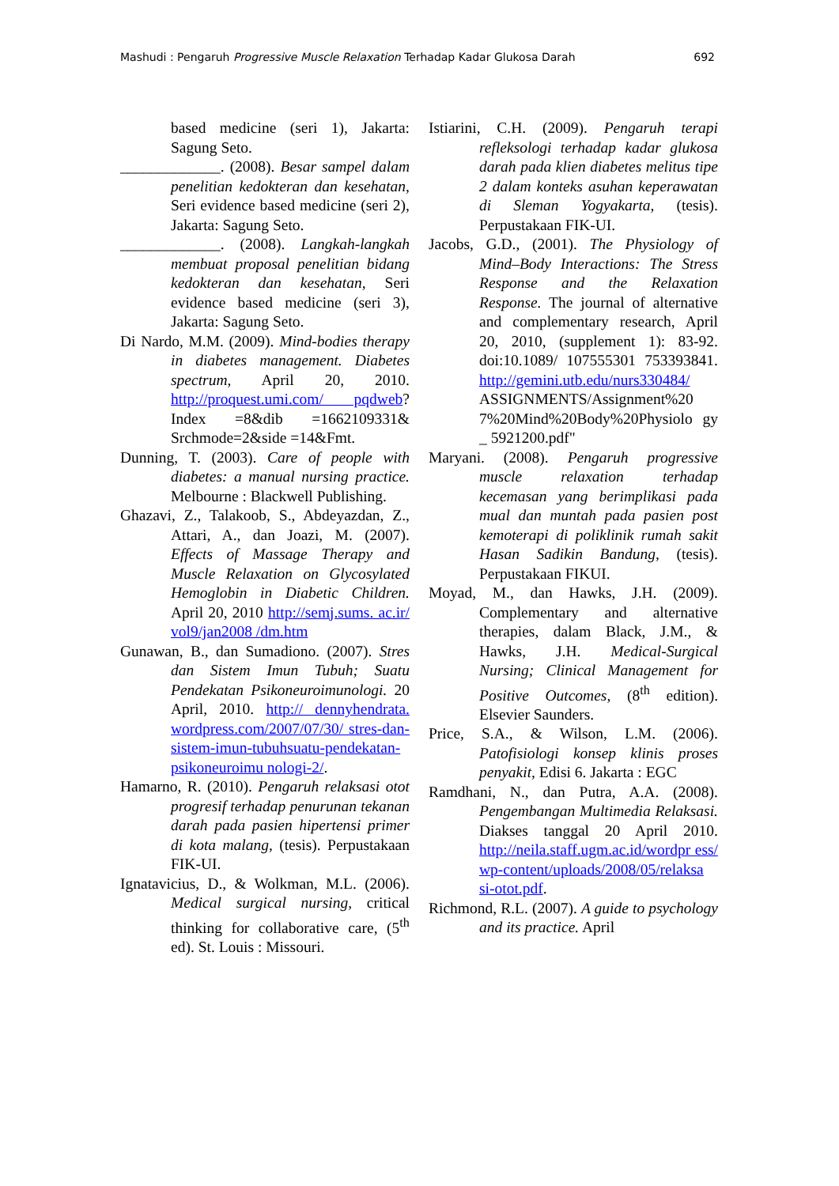Mashudi : Pengaruh Progressive Muscle Relaxation Terhadap Kadar Glukosa Darah 692
based medicine (seri 1), Jakarta: Sagung Seto.
_____________. (2008). Besar sampel dalam penelitian kedokteran dan kesehatan, Seri evidence based medicine (seri 2), Jakarta: Sagung Seto.
_____________. (2008). Langkah-langkah membuat proposal penelitian bidang kedokteran dan kesehatan, Seri evidence based medicine (seri 3), Jakarta: Sagung Seto.
Di Nardo, M.M. (2009). Mind-bodies therapy in diabetes management. Diabetes spectrum, April 20, 2010. http://proquest.umi.com/ pqdweb? Index =8&dib =1662109331& Srchmode=2&side =14&Fmt.
Dunning, T. (2003). Care of people with diabetes: a manual nursing practice. Melbourne : Blackwell Publishing.
Ghazavi, Z., Talakoob, S., Abdeyazdan, Z., Attari, A., dan Joazi, M. (2007). Effects of Massage Therapy and Muscle Relaxation on Glycosylated Hemoglobin in Diabetic Children. April 20, 2010 http://semj.sums. ac.ir/ vol9/jan2008 /dm.htm
Gunawan, B., dan Sumadiono. (2007). Stres dan Sistem Imun Tubuh; Suatu Pendekatan Psikoneuroimunologi. 20 April, 2010. http:// dennyhendrata. wordpress.com/2007/07/30/ stres-dan-sistem-imun-tubuhsuatu-pendekatan-psikoneuroimu nologi-2/.
Hamarno, R. (2010). Pengaruh relaksasi otot progresif terhadap penurunan tekanan darah pada pasien hipertensi primer di kota malang, (tesis). Perpustakaan FIK-UI.
Ignatavicius, D., & Wolkman, M.L. (2006). Medical surgical nursing, critical thinking for collaborative care, (5<sup>th</sup> ed). St. Louis : Missouri.
Istiarini, C.H. (2009). Pengaruh terapi refleksologi terhadap kadar glukosa darah pada klien diabetes melitus tipe 2 dalam konteks asuhan keperawatan di Sleman Yogyakarta, (tesis). Perpustakaan FIK-UI.
Jacobs, G.D., (2001). The Physiology of Mind–Body Interactions: The Stress Response and the Relaxation Response. The journal of alternative and complementary research, April 20, 2010, (supplement 1): 83-92. doi:10.1089/ 107555301 753393841. http://gemini.utb.edu/nurs330484/ ASSIGNMENTS/Assignment%20 7%20Mind%20Body%20Physiolo gy _ 5921200.pdf"
Maryani. (2008). Pengaruh progressive muscle relaxation terhadap kecemasan yang berimplikasi pada mual dan muntah pada pasien post kemoterapi di poliklinik rumah sakit Hasan Sadikin Bandung, (tesis). Perpustakaan FIKUI.
Moyad, M., dan Hawks, J.H. (2009). Complementary and alternative therapies, dalam Black, J.M., & Hawks, J.H. Medical-Surgical Nursing; Clinical Management for Positive Outcomes, (8<sup>th</sup> edition). Elsevier Saunders.
Price, S.A., & Wilson, L.M. (2006). Patofisiologi konsep klinis proses penyakit, Edisi 6. Jakarta : EGC
Ramdhani, N., dan Putra, A.A. (2008). Pengembangan Multimedia Relaksasi. Diakses tanggal 20 April 2010. http://neila.staff.ugm.ac.id/wordpr ess/ wp-content/uploads/2008/05/relaksa si-otot.pdf.
Richmond, R.L. (2007). A guide to psychology and its practice. April